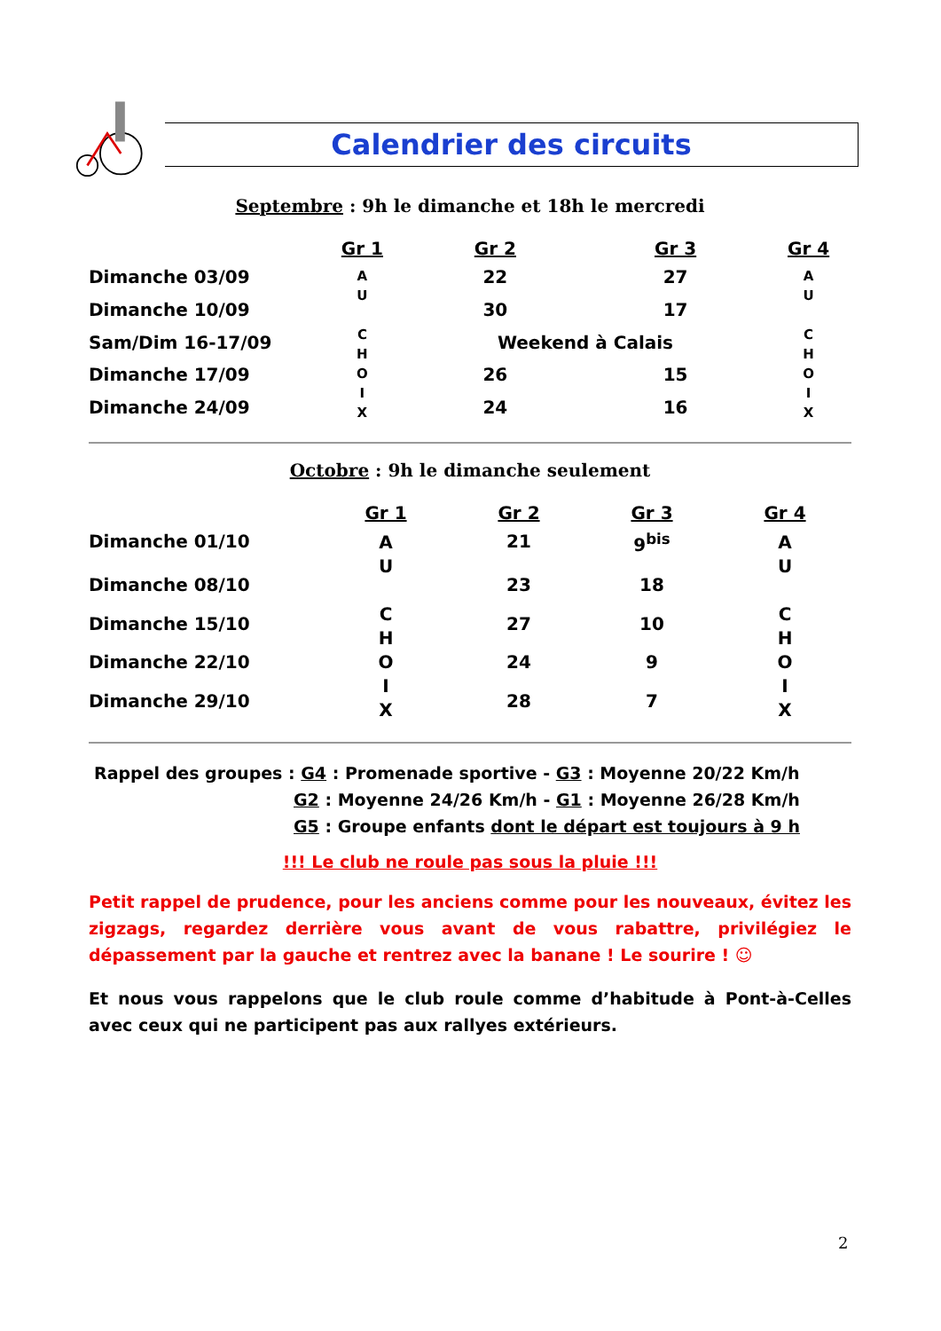Calendrier des circuits
Septembre : 9h le dimanche et 18h le mercredi
| | Gr 1 | Gr 2 | Gr 3 | Gr 4 |
| --- | --- | --- | --- | --- |
| Dimanche 03/09 | A U C H O I X | 22 | 27 | A U C H O I X |
| Dimanche 10/09 | | 30 | 17 | |
| Sam/Dim 16-17/09 | | Weekend à Calais | | |
| Dimanche 17/09 | | 26 | 15 | |
| Dimanche 24/09 | | 24 | 16 | |
Octobre : 9h le dimanche seulement
| | Gr 1 | Gr 2 | Gr 3 | Gr 4 |
| --- | --- | --- | --- | --- |
| Dimanche 01/10 | A U C H O I X | 21 | 9<sup>bis</sup> | A U C H O I X |
| Dimanche 08/10 | | 23 | 18 | |
| Dimanche 15/10 | | 27 | 10 | |
| Dimanche 22/10 | | 24 | 9 | |
| Dimanche 29/10 | | 28 | 7 | |
Rappel des groupes : G4 : Promenade sportive - G3 : Moyenne 20/22 Km/h
G2 : Moyenne 24/26 Km/h - G1 : Moyenne 26/28 Km/h
G5 : Groupe enfants dont le départ est toujours à 9 h
!!! Le club ne roule pas sous la pluie !!!
Petit rappel de prudence, pour les anciens comme pour les nouveaux, évitez les zigzags, regardez derrière vous avant de vous rabattre, privilégiez le dépassement par la gauche et rentrez avec la banane ! Le sourire ! ☺
Et nous vous rappelons que le club roule comme d’habitude à Pont-à-Celles avec ceux qui ne participent pas aux rallyes extérieurs.
2